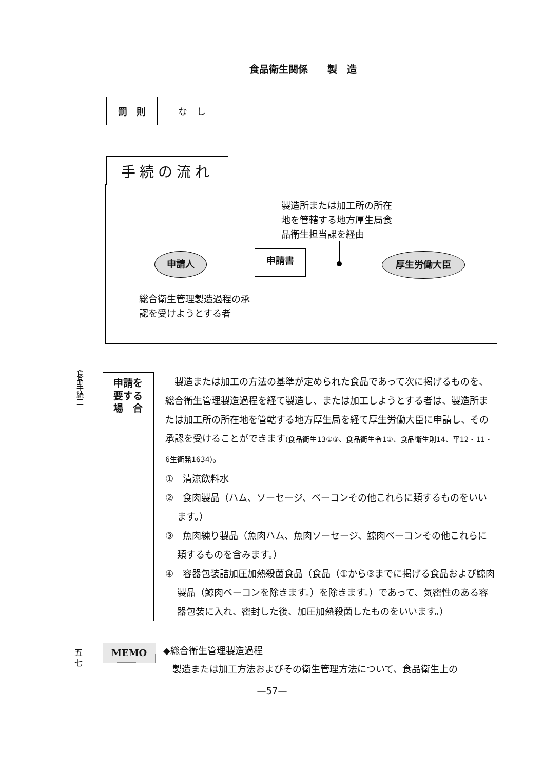食品衛生関係　　製　造
罰　則 な　し
手続の流れ
製造所または加工所の所在
地を管轄する地方厚生局食
品衛生担当課を経由
申請人 申請書 厚生労働大臣
総合衛生管理製造過程の承
認を受けようとする者
食品手続二
申請を
要する
場　合
製造または加工の方法の基準が定められた食品であって次に掲げるものを、総合衛生管理製造過程を経て製造し、または加工しようとする者は、製造所または加工所の所在地を管轄する地方厚生局を経て厚生労働大臣に申請し、その承認を受けることができます(食品衛生13①③、食品衛生令1①、食品衛生則14、平12・11・6生衛発1634)。
①　清涼飲料水
②　食肉製品（ハム、ソーセージ、ベーコンその他これらに類するものをいいます。）
③　魚肉練り製品（魚肉ハム、魚肉ソーセージ、鯨肉ベーコンその他これらに類するものを含みます。）
④　容器包装詰加圧加熱殺菌食品（食品（①から③までに掲げる食品および鯨肉製品（鯨肉ベーコンを除きます。）を除きます。）であって、気密性のある容器包装に入れ、密封した後、加圧加熱殺菌したものをいいます。）
五
七
MEMO
◆総合衛生管理製造過程
　製造または加工方法およびその衛生管理方法について、食品衛生上の
—57—